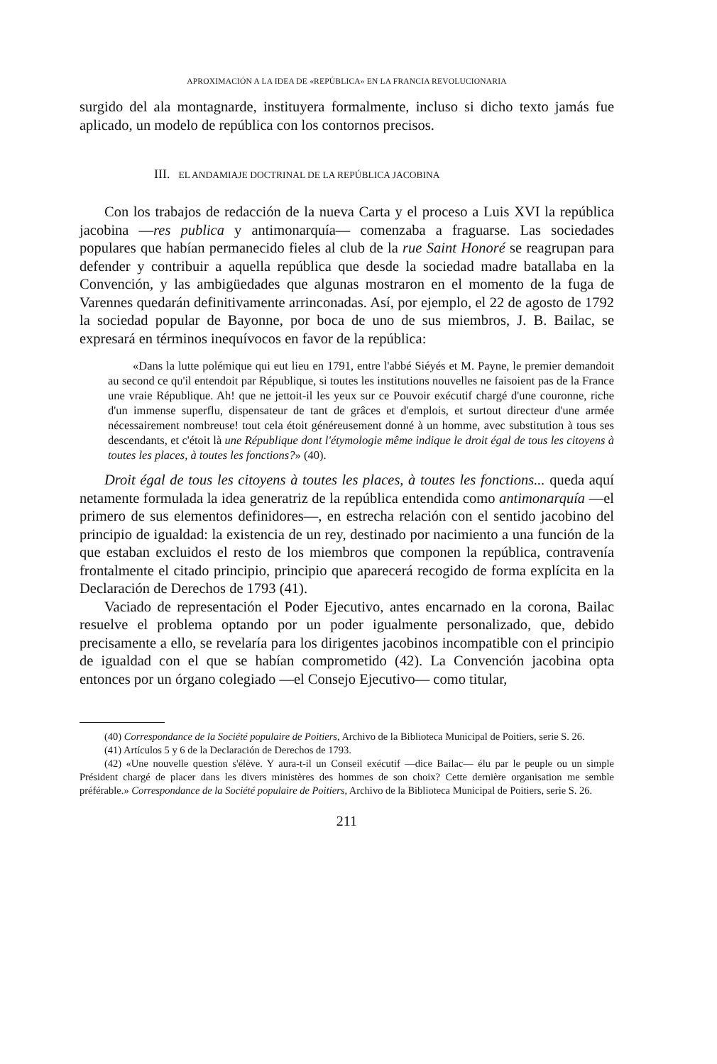APROXIMACIÓN A LA IDEA DE «REPÚBLICA» EN LA FRANCIA REVOLUCIONARIA
surgido del ala montagnarde, instituyera formalmente, incluso si dicho texto jamás fue aplicado, un modelo de república con los contornos precisos.
III. EL ANDAMIAJE DOCTRINAL DE LA REPÚBLICA JACOBINA
Con los trabajos de redacción de la nueva Carta y el proceso a Luis XVI la república jacobina —res publica y antimonarquía— comenzaba a fraguarse. Las sociedades populares que habían permanecido fieles al club de la rue Saint Honoré se reagrupan para defender y contribuir a aquella república que desde la sociedad madre batallaba en la Convención, y las ambigüedades que algunas mostraron en el momento de la fuga de Varennes quedarán definitivamente arrinconadas. Así, por ejemplo, el 22 de agosto de 1792 la sociedad popular de Bayonne, por boca de uno de sus miembros, J. B. Bailac, se expresará en términos inequívocos en favor de la república:
«Dans la lutte polémique qui eut lieu en 1791, entre l'abbé Siéyés et M. Payne, le premier demandoit au second ce qu'il entendoit par République, si toutes les institutions nouvelles ne faisoient pas de la France une vraie République. Ah! que ne jettoit-il les yeux sur ce Pouvoir exécutif chargé d'une couronne, riche d'un immense superflu, dispensateur de tant de grâces et d'emplois, et surtout directeur d'une armée nécessairement nombreuse! tout cela étoit généreusement donné à un homme, avec substitution à tous ses descendants, et c'étoit là une République dont l'étymologie même indique le droit égal de tous les citoyens à toutes les places, à toutes les fonctions?» (40).
Droit égal de tous les citoyens à toutes les places, à toutes les fonctions... queda aquí netamente formulada la idea generatriz de la república entendida como antimonarquía —el primero de sus elementos definidores—, en estrecha relación con el sentido jacobino del principio de igualdad: la existencia de un rey, destinado por nacimiento a una función de la que estaban excluidos el resto de los miembros que componen la república, contravenía frontalmente el citado principio, principio que aparecerá recogido de forma explícita en la Declaración de Derechos de 1793 (41).
Vaciado de representación el Poder Ejecutivo, antes encarnado en la corona, Bailac resuelve el problema optando por un poder igualmente personalizado, que, debido precisamente a ello, se revelaría para los dirigentes jacobinos incompatible con el principio de igualdad con el que se habían comprometido (42). La Convención jacobina opta entonces por un órgano colegiado —el Consejo Ejecutivo— como titular,
(40) Correspondance de la Société populaire de Poitiers, Archivo de la Biblioteca Municipal de Poitiers, serie S. 26.
(41) Artículos 5 y 6 de la Declaración de Derechos de 1793.
(42) «Une nouvelle question s'élève. Y aura-t-il un Conseil exécutif —dice Bailac— élu par le peuple ou un simple Président chargé de placer dans les divers ministères des hommes de son choix? Cette dernière organisation me semble préférable.» Correspondance de la Société populaire de Poitiers, Archivo de la Biblioteca Municipal de Poitiers, serie S. 26.
211